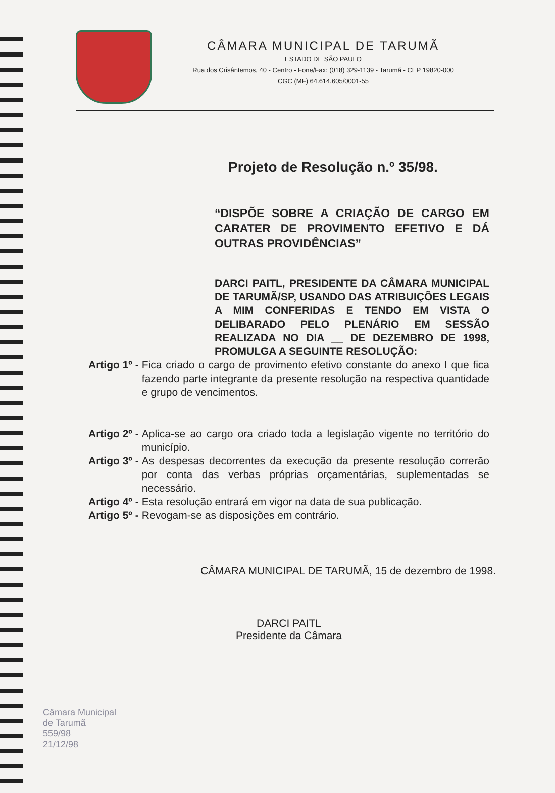CÂMARA MUNICIPAL DE TARUMÃ
ESTADO DE SÃO PAULO
Rua dos Crisântemos, 40 - Centro - Fone/Fax: (018) 329-1139 - Tarumã - CEP 19820-000
CGC (MF) 64.614.605/0001-55
Projeto de Resolução n.º 35/98.
“DISPÕE SOBRE A CRIAÇÃO DE CARGO EM CARATER DE PROVIMENTO EFETIVO E DÁ OUTRAS PROVIDÊNCIAS”
DARCI PAITL, PRESIDENTE DA CÂMARA MUNICIPAL DE TARUMÃ/SP, USANDO DAS ATRIBUIÇÕES LEGAIS A MIM CONFERIDAS E TENDO EM VISTA O DELIBARADO PELO PLENÁRIO EM SESSÃO REALIZADA NO DIA __ DE DEZEMBRO DE 1998, PROMULGA A SEGUINTE RESOLUÇÃO:
Artigo 1º - Fica criado o cargo de provimento efetivo constante do anexo I que fica fazendo parte integrante da presente resolução na respectiva quantidade e grupo de vencimentos.
Artigo 2º - Aplica-se ao cargo ora criado toda a legislação vigente no território do município.
Artigo 3º - As despesas decorrentes da execução da presente resolução correrão por conta das verbas próprias orçamentárias, suplementadas se necessário.
Artigo 4º - Esta resolução entrará em vigor na data de sua publicação.
Artigo 5º - Revogam-se as disposições em contrário.
CÂMARA MUNICIPAL DE TARUMÃ, 15 de dezembro de 1998.
DARCI PAITL
Presidente da Câmara
Câmara Municipal
de Tarumã
559/98
21/12/98